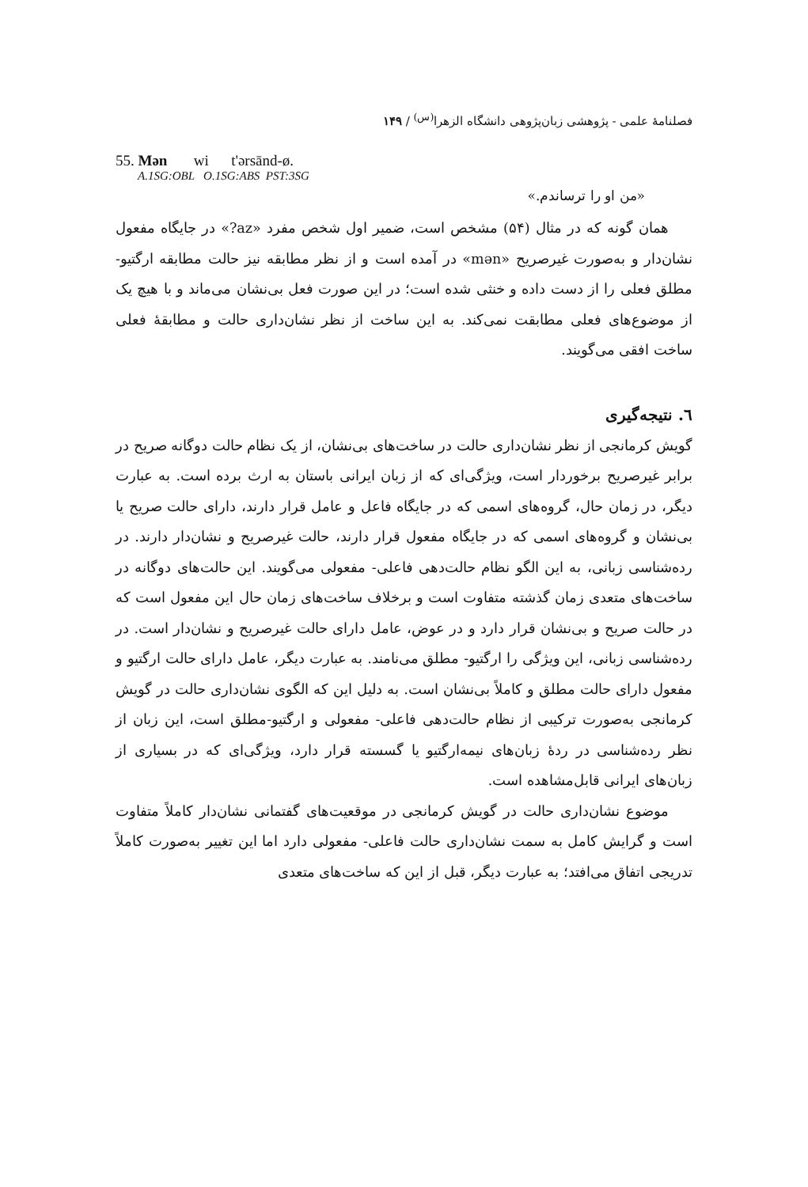فصلنامهٔ علمی - پژوهشی زبان‌پژوهی دانشگاه الزهرا<sup>(س)</sup> / ۱۴۹
55. Mən wi t'ərsānd-ø.
A.1SG:OBL O.1SG:ABS PST:3SG
«من او را ترساندم.»
همان گونه که در مثال (۵۴) مشخص است، ضمیر اول شخص مفرد «az?» در جایگاه مفعول نشان‌دار و به‌صورت غیرصریح «mən» در آمده است و از نظر مطابقه نیز حالت مطابقه ارگتیو- مطلق فعلی را از دست داده و خنثی شده است؛ در این صورت فعل بی‌نشان می‌ماند و با هیچ یک از موضوع‌های فعلی مطابقت نمی‌کند. به این ساخت از نظر نشان‌داری حالت و مطابقهٔ فعلی ساخت افقی می‌گویند.
٦. نتیجه‌گیری
گویش کرمانجی از نظر نشان‌داری حالت در ساخت‌های بی‌نشان، از یک نظام حالت دوگانه صریح در برابر غیرصریح برخوردار است، ویژگی‌ای که از زبان ایرانی باستان به ارث برده است. به عبارت دیگر، در زمان حال، گروه‌های اسمی که در جایگاه فاعل و عامل قرار دارند، دارای حالت صریح یا بی‌نشان و گروه‌های اسمی که در جایگاه مفعول قرار دارند، حالت غیرصریح و نشان‌دار دارند. در رده‌شناسی زبانی، به این الگو نظام حالت‌دهی فاعلی- مفعولی می‌گویند. این حالت‌های دوگانه در ساخت‌های متعدی زمان گذشته متفاوت است و برخلاف ساخت‌های زمان حال این مفعول است که در حالت صریح و بی‌نشان قرار دارد و در عوض، عامل دارای حالت غیرصریح و نشان‌دار است. در رده‌شناسی زبانی، این ویژگی را ارگتیو- مطلق می‌نامند. به عبارت دیگر، عامل دارای حالت ارگتیو و مفعول دارای حالت مطلق و کاملاً بی‌نشان است. به دلیل این که الگوی نشان‌داری حالت در گویش کرمانجی به‌صورت ترکیبی از نظام حالت‌دهی فاعلی- مفعولی و ارگتیو-مطلق است، این زبان از نظر رده‌شناسی در ردهٔ زبان‌های نیمه‌ارگتیو یا گسسته قرار دارد، ویژگی‌ای که در بسیاری از زبان‌های ایرانی قابل‌مشاهده است.
موضوع نشان‌داری حالت در گویش کرمانجی در موقعیت‌های گفتمانی نشان‌دار کاملاً متفاوت است و گرایش کامل به سمت نشان‌داری حالت فاعلی- مفعولی دارد اما این تغییر به‌صورت کاملاً تدریجی اتفاق می‌افتد؛ به عبارت دیگر، قبل از این که ساخت‌های متعدی